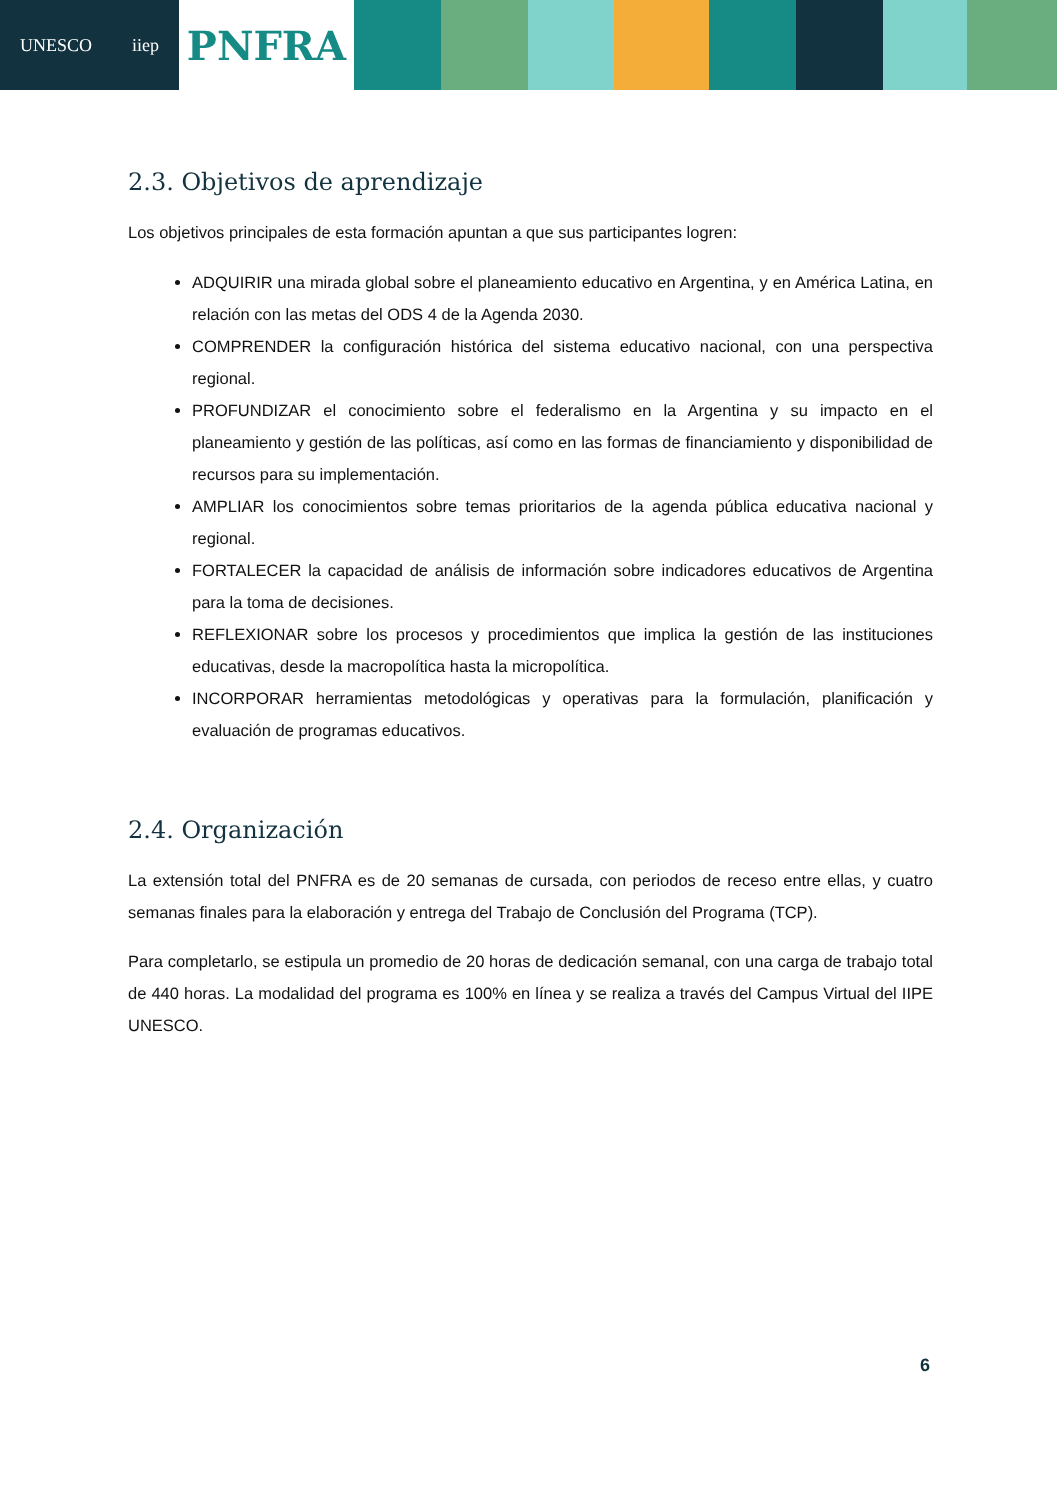UNESCO iiep
PNFRA
2.3. Objetivos de aprendizaje
Los objetivos principales de esta formación apuntan a que sus participantes logren:
ADQUIRIR una mirada global sobre el planeamiento educativo en Argentina, y en América Latina, en relación con las metas del ODS 4 de la Agenda 2030.
COMPRENDER la configuración histórica del sistema educativo nacional, con una perspectiva regional.
PROFUNDIZAR el conocimiento sobre el federalismo en la Argentina y su impacto en el planeamiento y gestión de las políticas, así como en las formas de financiamiento y disponibilidad de recursos para su implementación.
AMPLIAR los conocimientos sobre temas prioritarios de la agenda pública educativa nacional y regional.
FORTALECER la capacidad de análisis de información sobre indicadores educativos de Argentina para la toma de decisiones.
REFLEXIONAR sobre los procesos y procedimientos que implica la gestión de las instituciones educativas, desde la macropolítica hasta la micropolítica.
INCORPORAR herramientas metodológicas y operativas para la formulación, planificación y evaluación de programas educativos.
2.4. Organización
La extensión total del PNFRA es de 20 semanas de cursada, con periodos de receso entre ellas, y cuatro semanas finales para la elaboración y entrega del Trabajo de Conclusión del Programa (TCP).
Para completarlo, se estipula un promedio de 20 horas de dedicación semanal, con una carga de trabajo total de 440 horas. La modalidad del programa es 100% en línea y se realiza a través del Campus Virtual del IIPE UNESCO.
6